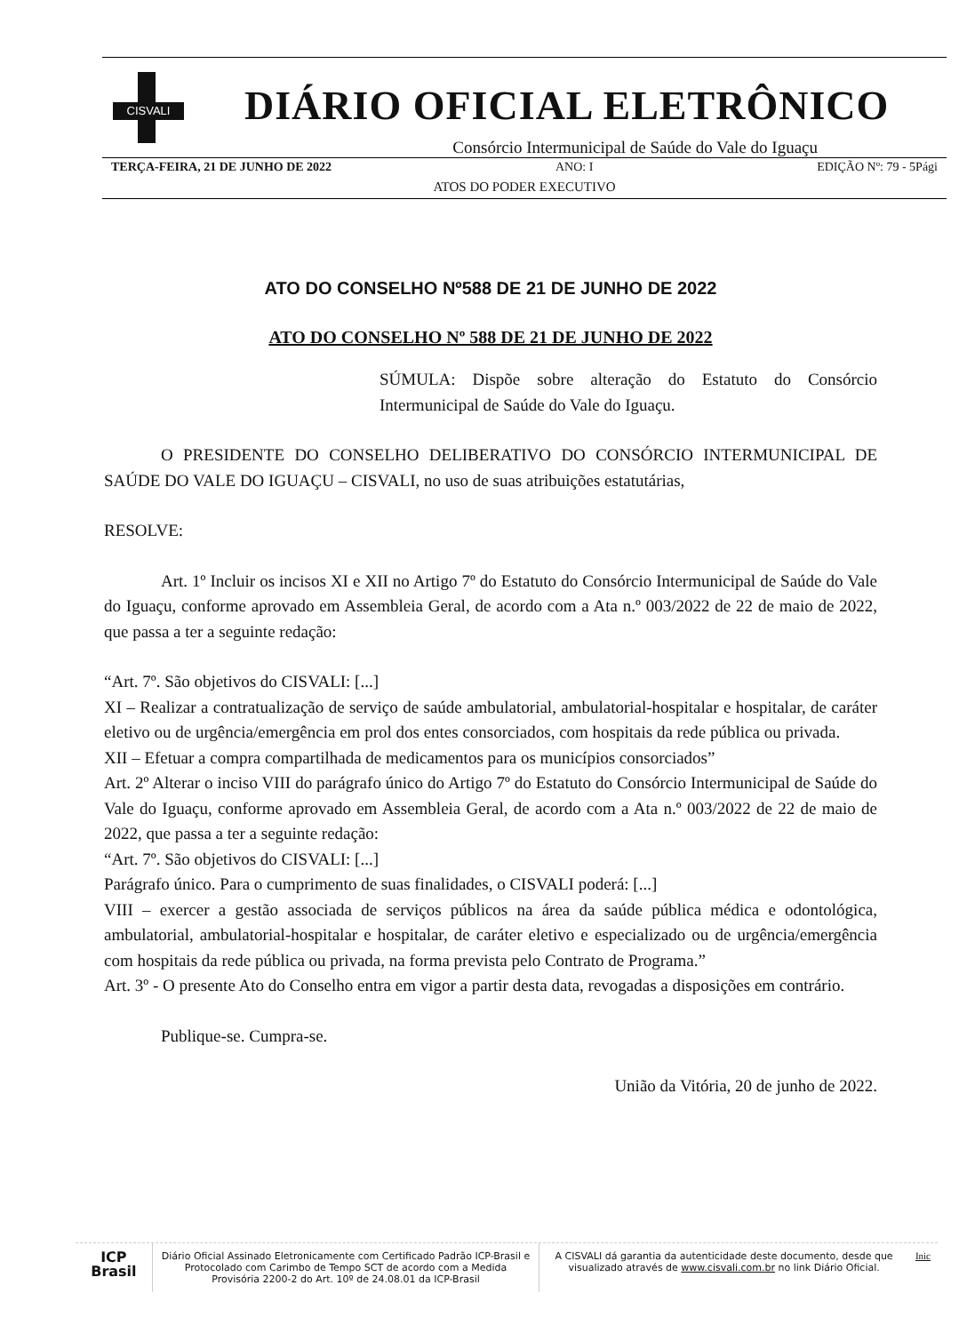CISVALI
DIÁRIO OFICIAL ELETRÔNICO
Consórcio Intermunicipal de Saúde do Vale do Iguaçu
TERÇA-FEIRA, 21 DE JUNHO DE 2022 ANO: I EDIÇÃO Nº: 79 - 5Pági
ATOS DO PODER EXECUTIVO
ATO DO CONSELHO Nº588 DE 21 DE JUNHO DE 2022
ATO DO CONSELHO Nº 588 DE 21 DE JUNHO DE 2022
SÚMULA: Dispõe sobre alteração do Estatuto do Consórcio Intermunicipal de Saúde do Vale do Iguaçu.
O PRESIDENTE DO CONSELHO DELIBERATIVO DO CONSÓRCIO INTERMUNICIPAL DE SAÚDE DO VALE DO IGUAÇU – CISVALI, no uso de suas atribuições estatutárias,
RESOLVE:
Art. 1º Incluir os incisos XI e XII no Artigo 7º do Estatuto do Consórcio Intermunicipal de Saúde do Vale do Iguaçu, conforme aprovado em Assembleia Geral, de acordo com a Ata n.º 003/2022 de 22 de maio de 2022, que passa a ter a seguinte redação:
“Art. 7º. São objetivos do CISVALI: [...]
XI – Realizar a contratualização de serviço de saúde ambulatorial, ambulatorial-hospitalar e hospitalar, de caráter eletivo ou de urgência/emergência em prol dos entes consorciados, com hospitais da rede pública ou privada.
XII – Efetuar a compra compartilhada de medicamentos para os municípios consorciados”
Art. 2º Alterar o inciso VIII do parágrafo único do Artigo 7º do Estatuto do Consórcio Intermunicipal de Saúde do Vale do Iguaçu, conforme aprovado em Assembleia Geral, de acordo com a Ata n.º 003/2022 de 22 de maio de 2022, que passa a ter a seguinte redação:
“Art. 7º. São objetivos do CISVALI: [...]
Parágrafo único. Para o cumprimento de suas finalidades, o CISVALI poderá: [...]
VIII – exercer a gestão associada de serviços públicos na área da saúde pública médica e odontológica, ambulatorial, ambulatorial-hospitalar e hospitalar, de caráter eletivo e especializado ou de urgência/emergência com hospitais da rede pública ou privada, na forma prevista pelo Contrato de Programa.”
Art. 3º - O presente Ato do Conselho entra em vigor a partir desta data, revogadas a disposições em contrário.
Publique-se. Cumpra-se.
União da Vitória, 20 de junho de 2022.
ICP
Brasil
Diário Oficial Assinado Eletronicamente com Certificado Padrão ICP-Brasil e Protocolado com Carimbo de Tempo SCT de acordo com a Medida Provisória 2200-2 do Art. 10º de 24.08.01 da ICP-Brasil
A CISVALI dá garantia da autenticidade deste documento, desde que visualizado através de www.cisvali.com.br no link Diário Oficial.
Inic